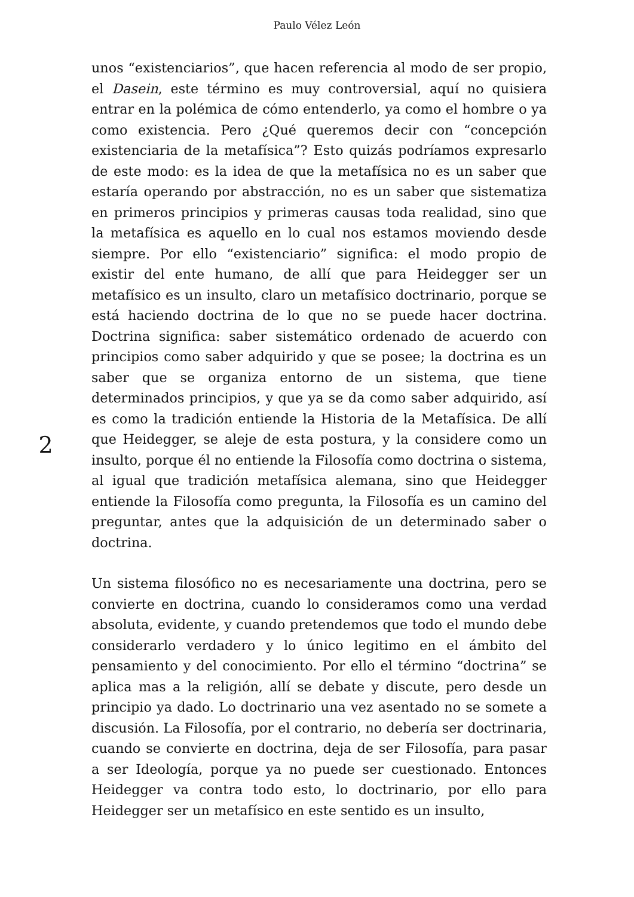Paulo Vélez León
2
unos “existenciarios”, que hacen referencia al modo de ser propio, el Dasein, este término es muy controversial, aquí no quisiera entrar en la polémica de cómo entenderlo, ya como el hombre o ya como existencia. Pero ¿Qué queremos decir con “concepción existenciaria de la metafísica”? Esto quizás podríamos expresarlo de este modo: es la idea de que la metafísica no es un saber que estaría operando por abstracción, no es un saber que sistematiza en primeros principios y primeras causas toda realidad, sino que la metafísica es aquello en lo cual nos estamos moviendo desde siempre. Por ello “existenciario” significa: el modo propio de existir del ente humano, de allí que para Heidegger ser un metafísico es un insulto, claro un metafísico doctrinario, porque se está haciendo doctrina de lo que no se puede hacer doctrina. Doctrina significa: saber sistemático ordenado de acuerdo con principios como saber adquirido y que se posee; la doctrina es un saber que se organiza entorno de un sistema, que tiene determinados principios, y que ya se da como saber adquirido, así es como la tradición entiende la Historia de la Metafísica. De allí que Heidegger, se aleje de esta postura, y la considere como un insulto, porque él no entiende la Filosofía como doctrina o sistema, al igual que tradición metafísica alemana, sino que Heidegger entiende la Filosofía como pregunta, la Filosofía es un camino del preguntar, antes que la adquisición de un determinado saber o doctrina.
Un sistema filosófico no es necesariamente una doctrina, pero se convierte en doctrina, cuando lo consideramos como una verdad absoluta, evidente, y cuando pretendemos que todo el mundo debe considerarlo verdadero y lo único legitimo en el ámbito del pensamiento y del conocimiento. Por ello el término “doctrina” se aplica mas a la religión, allí se debate y discute, pero desde un principio ya dado. Lo doctrinario una vez asentado no se somete a discusión. La Filosofía, por el contrario, no debería ser doctrinaria, cuando se convierte en doctrina, deja de ser Filosofía, para pasar a ser Ideología, porque ya no puede ser cuestionado. Entonces Heidegger va contra todo esto, lo doctrinario, por ello para Heidegger ser un metafísico en este sentido es un insulto,